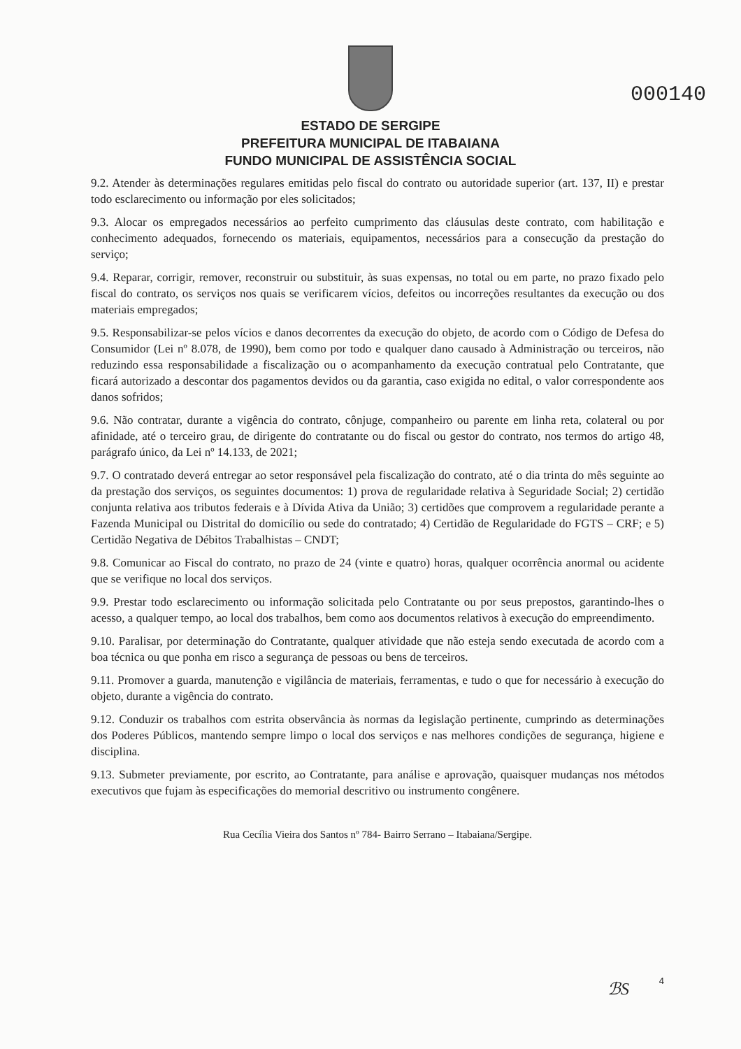000140
ESTADO DE SERGIPE
PREFEITURA MUNICIPAL DE ITABAIANA
FUNDO MUNICIPAL DE ASSISTÊNCIA SOCIAL
9.2. Atender às determinações regulares emitidas pelo fiscal do contrato ou autoridade superior (art. 137, II) e prestar todo esclarecimento ou informação por eles solicitados;
9.3. Alocar os empregados necessários ao perfeito cumprimento das cláusulas deste contrato, com habilitação e conhecimento adequados, fornecendo os materiais, equipamentos, necessários para a consecução da prestação do serviço;
9.4. Reparar, corrigir, remover, reconstruir ou substituir, às suas expensas, no total ou em parte, no prazo fixado pelo fiscal do contrato, os serviços nos quais se verificarem vícios, defeitos ou incorreções resultantes da execução ou dos materiais empregados;
9.5. Responsabilizar-se pelos vícios e danos decorrentes da execução do objeto, de acordo com o Código de Defesa do Consumidor (Lei nº 8.078, de 1990), bem como por todo e qualquer dano causado à Administração ou terceiros, não reduzindo essa responsabilidade a fiscalização ou o acompanhamento da execução contratual pelo Contratante, que ficará autorizado a descontar dos pagamentos devidos ou da garantia, caso exigida no edital, o valor correspondente aos danos sofridos;
9.6. Não contratar, durante a vigência do contrato, cônjuge, companheiro ou parente em linha reta, colateral ou por afinidade, até o terceiro grau, de dirigente do contratante ou do fiscal ou gestor do contrato, nos termos do artigo 48, parágrafo único, da Lei nº 14.133, de 2021;
9.7. O contratado deverá entregar ao setor responsável pela fiscalização do contrato, até o dia trinta do mês seguinte ao da prestação dos serviços, os seguintes documentos: 1) prova de regularidade relativa à Seguridade Social; 2) certidão conjunta relativa aos tributos federais e à Dívida Ativa da União; 3) certidões que comprovem a regularidade perante a Fazenda Municipal ou Distrital do domicílio ou sede do contratado; 4) Certidão de Regularidade do FGTS – CRF; e 5) Certidão Negativa de Débitos Trabalhistas – CNDT;
9.8. Comunicar ao Fiscal do contrato, no prazo de 24 (vinte e quatro) horas, qualquer ocorrência anormal ou acidente que se verifique no local dos serviços.
9.9. Prestar todo esclarecimento ou informação solicitada pelo Contratante ou por seus prepostos, garantindo-lhes o acesso, a qualquer tempo, ao local dos trabalhos, bem como aos documentos relativos à execução do empreendimento.
9.10. Paralisar, por determinação do Contratante, qualquer atividade que não esteja sendo executada de acordo com a boa técnica ou que ponha em risco a segurança de pessoas ou bens de terceiros.
9.11. Promover a guarda, manutenção e vigilância de materiais, ferramentas, e tudo o que for necessário à execução do objeto, durante a vigência do contrato.
9.12. Conduzir os trabalhos com estrita observância às normas da legislação pertinente, cumprindo as determinações dos Poderes Públicos, mantendo sempre limpo o local dos serviços e nas melhores condições de segurança, higiene e disciplina.
9.13. Submeter previamente, por escrito, ao Contratante, para análise e aprovação, quaisquer mudanças nos métodos executivos que fujam às especificações do memorial descritivo ou instrumento congênere.
Rua Cecília Vieira dos Santos nº 784- Bairro Serrano – Itabaiana/Sergipe.
ℬS 4